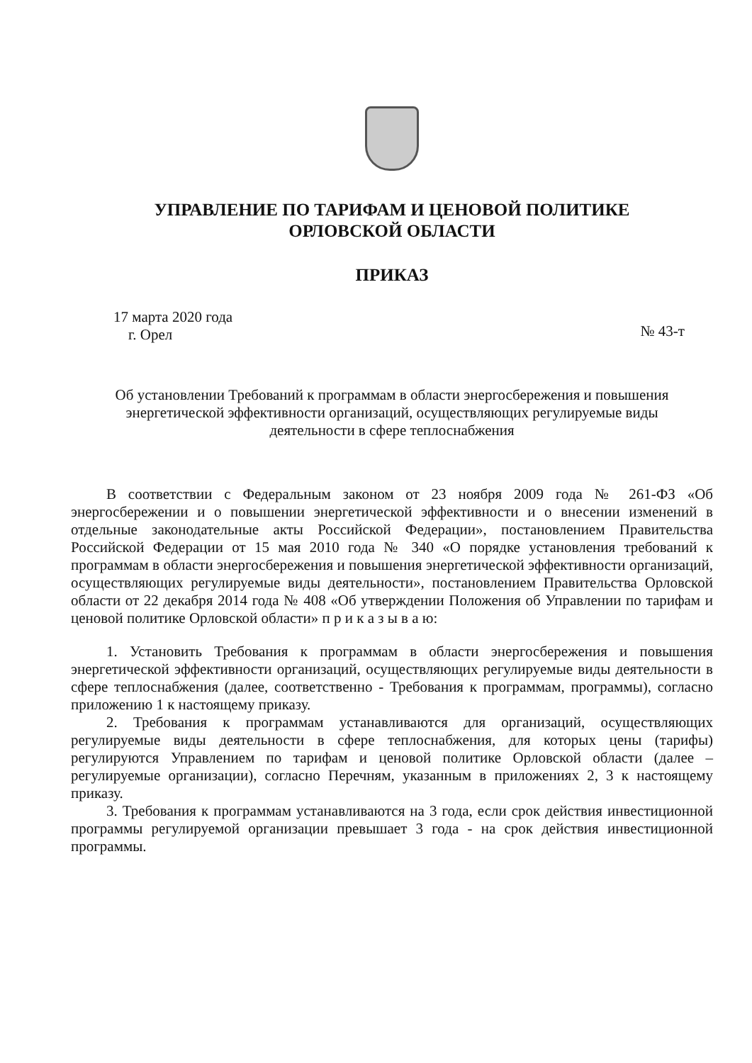УПРАВЛЕНИЕ ПО ТАРИФАМ И ЦЕНОВОЙ ПОЛИТИКЕ
ОРЛОВСКОЙ ОБЛАСТИ
ПРИКАЗ
17 марта 2020 года
г. Орел
№ 43-т
Об установлении Требований к программам в области энергосбережения и повышения энергетической эффективности организаций, осуществляющих регулируемые виды деятельности в сфере теплоснабжения
В соответствии с Федеральным законом от 23 ноября 2009 года № 261-ФЗ «Об энергосбережении и о повышении энергетической эффективности и о внесении изменений в отдельные законодательные акты Российской Федерации», постановлением Правительства Российской Федерации от 15 мая 2010 года № 340 «О порядке установления требований к программам в области энергосбережения и повышения энергетической эффективности организаций, осуществляющих регулируемые виды деятельности», постановлением Правительства Орловской области от 22 декабря 2014 года № 408 «Об утверждении Положения об Управлении по тарифам и ценовой политике Орловской области» п р и к а з ы в а ю:
1. Установить Требования к программам в области энергосбережения и повышения энергетической эффективности организаций, осуществляющих регулируемые виды деятельности в сфере теплоснабжения (далее, соответственно - Требования к программам, программы), согласно приложению 1 к настоящему приказу.
2. Требования к программам устанавливаются для организаций, осуществляющих регулируемые виды деятельности в сфере теплоснабжения, для которых цены (тарифы) регулируются Управлением по тарифам и ценовой политике Орловской области (далее – регулируемые организации), согласно Перечням, указанным в приложениях 2, 3 к настоящему приказу.
3. Требования к программам устанавливаются на 3 года, если срок действия инвестиционной программы регулируемой организации превышает 3 года - на срок действия инвестиционной программы.